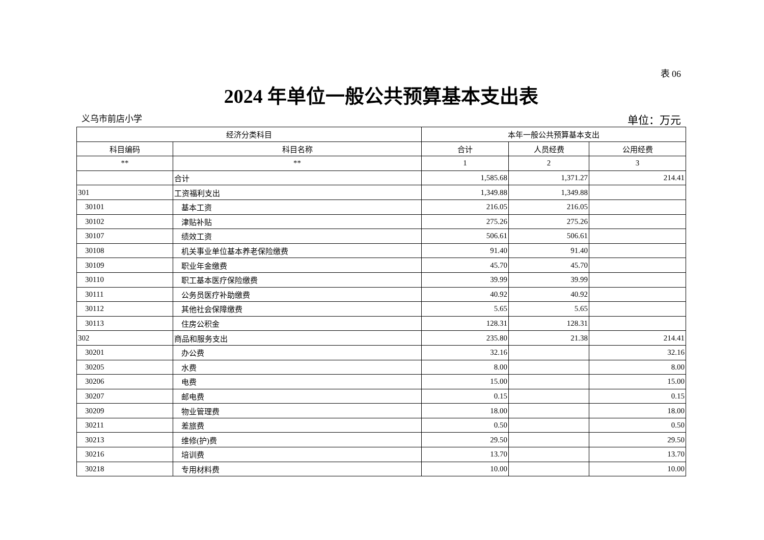表 06
2024 年单位一般公共预算基本支出表
义乌市前店小学 单位：万元
| 经济分类科目 | | 本年一般公共预算基本支出 | | |
| --- | --- | --- | --- | --- |
| 科目编码 | 科目名称 | 合计 | 人员经费 | 公用经费 |
| ** | ** | 1 | 2 | 3 |
| | 合计 | 1,585.68 | 1,371.27 | 214.41 |
| 301 | 工资福利支出 | 1,349.88 | 1,349.88 | |
| 30101 | 基本工资 | 216.05 | 216.05 | |
| 30102 | 津贴补贴 | 275.26 | 275.26 | |
| 30107 | 绩效工资 | 506.61 | 506.61 | |
| 30108 | 机关事业单位基本养老保险缴费 | 91.40 | 91.40 | |
| 30109 | 职业年金缴费 | 45.70 | 45.70 | |
| 30110 | 职工基本医疗保险缴费 | 39.99 | 39.99 | |
| 30111 | 公务员医疗补助缴费 | 40.92 | 40.92 | |
| 30112 | 其他社会保障缴费 | 5.65 | 5.65 | |
| 30113 | 住房公积金 | 128.31 | 128.31 | |
| 302 | 商品和服务支出 | 235.80 | 21.38 | 214.41 |
| 30201 | 办公费 | 32.16 | | 32.16 |
| 30205 | 水费 | 8.00 | | 8.00 |
| 30206 | 电费 | 15.00 | | 15.00 |
| 30207 | 邮电费 | 0.15 | | 0.15 |
| 30209 | 物业管理费 | 18.00 | | 18.00 |
| 30211 | 差旅费 | 0.50 | | 0.50 |
| 30213 | 维修(护)费 | 29.50 | | 29.50 |
| 30216 | 培训费 | 13.70 | | 13.70 |
| 30218 | 专用材料费 | 10.00 | | 10.00 |